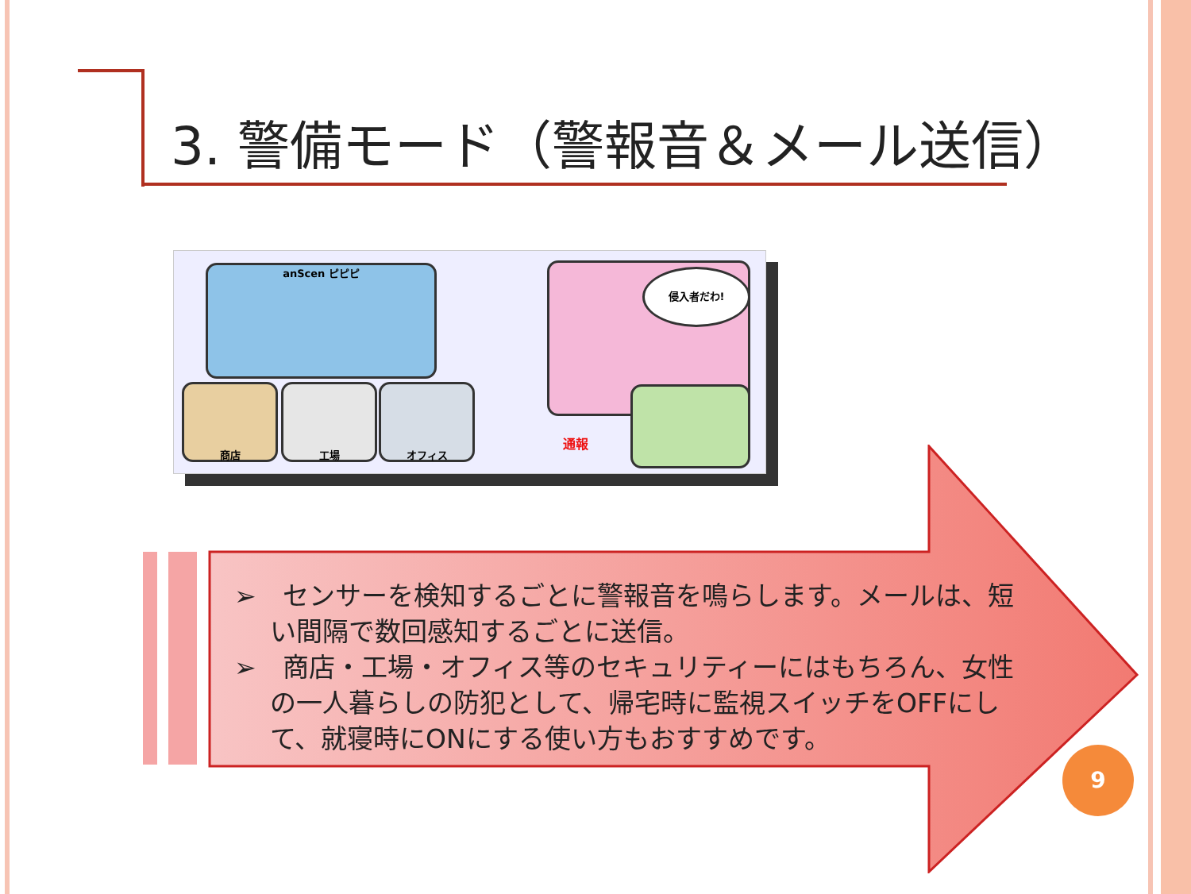3. 警備モード（警報音＆メール送信）
anScen ピピピ 侵入者だわ!
商店 工場 オフィス
通報
➢　センサーを検知するごとに警報音を鳴らします。メールは、短い間隔で数回感知するごとに送信。
➢　商店・工場・オフィス等のセキュリティーにはもちろん、女性の一人暮らしの防犯として、帰宅時に監視スイッチをOFFにして、就寝時にONにする使い方もおすすめです。
9